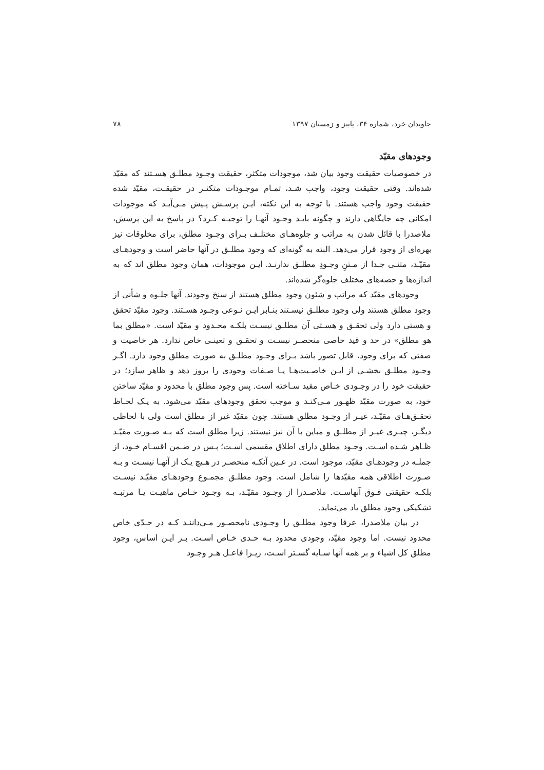جاویدان خرد، شماره ۳۴، پاییز و زمستان ۱۳۹۷ ۷۸
وجودهای مقیّد
در خصوصیات حقیقت وجود بیان شد، موجودات متکثر، حقیقت وجـود مطلـق هسـتند که مقیّد شده‌اند. وقتی حقیقت وجود، واجب شـد، تمـام موجـودات متکثـر در حقیقـت، مقیّد شده حقیقت وجود واجب هستند. با توجه به این نکته، ایـن پرسـش پـیش مـی‌آیـد که موجودات امکانی چه جایگاهی دارند و چگونه بایـد وجـود آنهـا را توجیـه کـرد؟ در پاسخ به این پرسش، ملاصدرا با قائل شدن به مراتب و جلوه‌هـای مختلـف بـرای وجـود مطلق، برای مخلوقات نیز بهره‌ای از وجود قرار می‌دهد. البته به گونه‌ای که وجود مطلـق در آنها حاضر است و وجودهـای مقیّـد، متنـی جـدا از مـتنِ وجـودِ مطلـق ندارنـد. ایـن موجودات، همان وجود مطلق اند که به اندازه‌ها و حصه‌های مختلف جلوه‌گر شده‌اند.
وجودهای مقیّد که مراتب و شئون وجود مطلق هستند از سنخ وجودند. آنها جلـوه و شأنی از وجود مطلق هستند ولی وجود مطلـق نیسـتند بنـابر ایـن نـوعی وجـود هسـتند. وجود مقیّد تحقق و هستی دارد ولی تحقـق و هسـتی آن مطلـق نیسـت بلکـه محـدود و مقیّد است. «مطلق بما هو مطلق» در حد و قید خاصی منحصـر نیسـت و تحقـق و تعینـی خاص ندارد. هر خاصیت و صفتی که برای وجود، قابل تصور باشد بـرای وجـود مطلـق به صورت مطلق وجود دارد. اگـر وجـود مطلـق بخشـی از ایـن خاصـیت‌هـا یـا صـفات وجودی را بروز دهد و ظاهر سازد؛ در حقیقت خود را در وجـودی خـاص مقید سـاخته است. پس وجود مطلق با محدود و مقیّد ساختن خود، به صورت مقیّد ظهـور مـی‌کنـد و موجب تحقق وجودهای مقیّد می‌شود. به یـک لحـاظ تحقـق‌هـای مقیّـد، غیـر از وجـود مطلق هستند. چون مقیّد غیر از مطلق است ولی با لحاظی دیگـر، چیـزی غیـر از مطلـق و مباین با آن نیز نیستند. زیرا مطلق است که بـه صـورت مقیّـد ظـاهر شـده اسـت. وجـود مطلق دارای اطلاق مقسمی اسـت؛ پـس در ضـمن اقسـام خـود، از جملـه در وجودهـای مقیّد، موجود است. در عـین آنکـه منحصـر در هـیچ یـک از آنهـا نیسـت و بـه صـورت اطلاقی همه مقیّدها را شامل است. وجود مطلـق مجمـوع وجودهـای مقیّـد نیسـت بلکـه حقیقتی فـوق آنهاسـت. ملاصـدرا از وجـود مقیّـد، بـه وجـود خـاص ماهیـت یـا مرتبـه تشکیکی وجود مطلق یاد می‌نماید.
در بیان ملاصدرا، عرفا وجود مطلـق را وجـودی نامحصـور مـی‌داننـد کـه در حـدّی خاص محدود نیست. اما وجود مقیّد، وجودی محدود بـه حـدی خـاص اسـت. بـر ایـن اساس، وجود مطلق کل اشیاء و بر همه آنها سـایه گسـتر اسـت، زیـرا فاعـل هـر وجـود